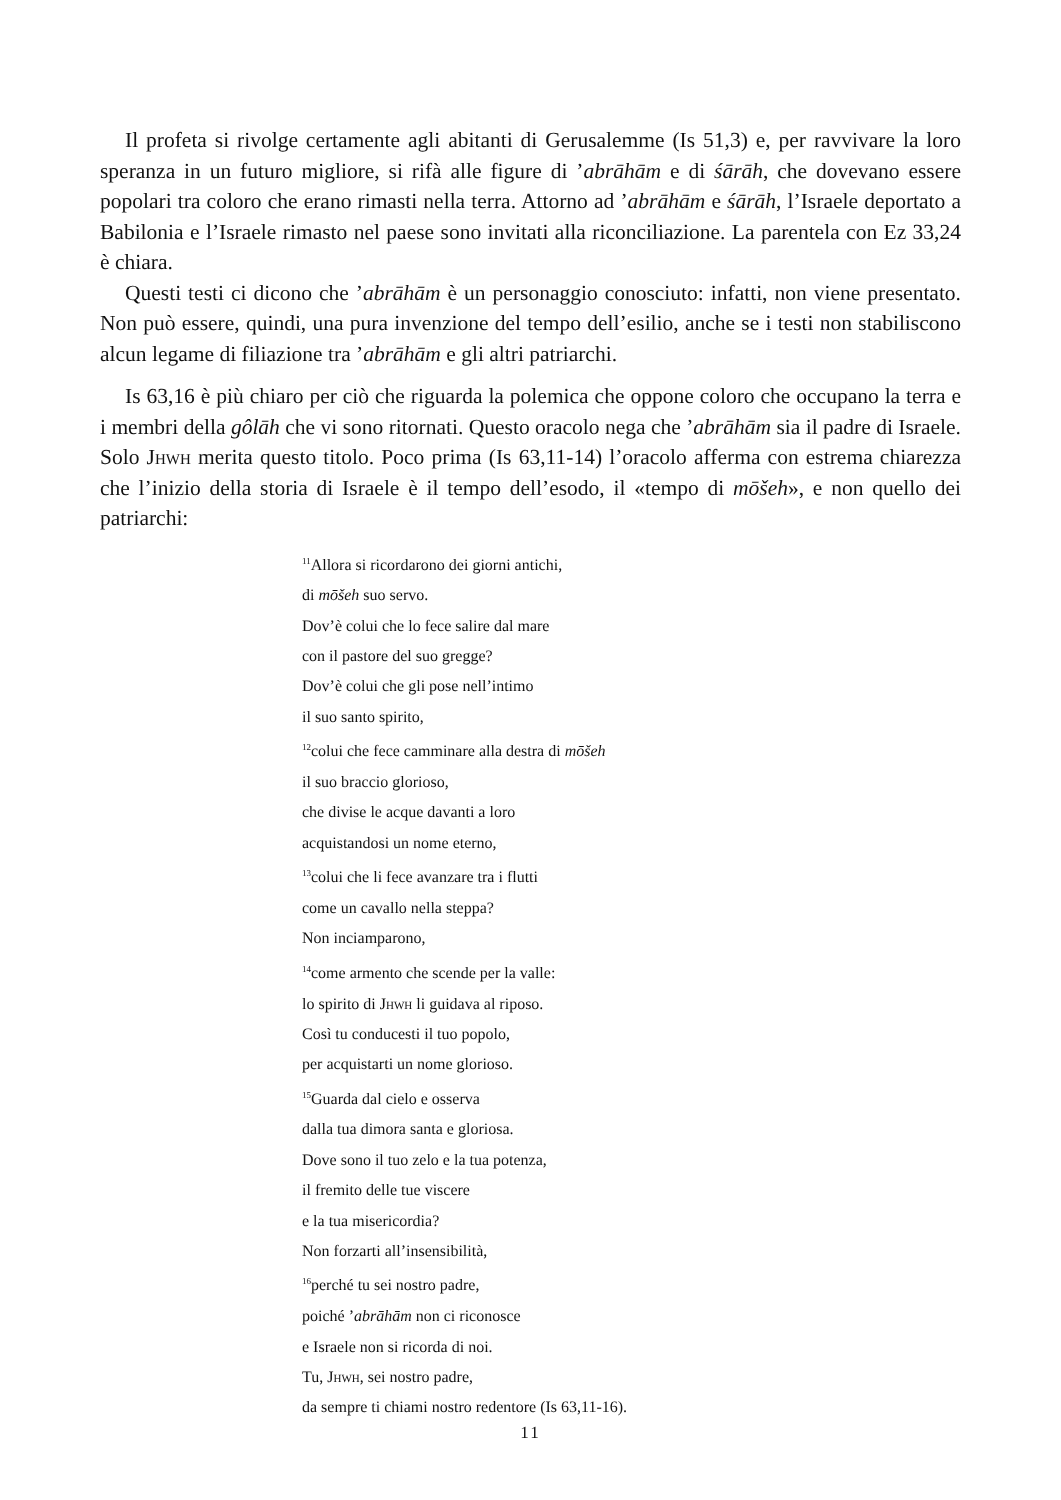Il profeta si rivolge certamente agli abitanti di Gerusalemme (Is 51,3) e, per ravvivare la loro speranza in un futuro migliore, si rifà alle figure di ’abrāhām e di śārāh, che dovevano essere popolari tra coloro che erano rimasti nella terra. Attorno ad ’abrāhām e śārāh, l’Israele deportato a Babilonia e l’Israele rimasto nel paese sono invitati alla riconciliazione. La parentela con Ez 33,24 è chiara.
Questi testi ci dicono che ’abrāhām è un personaggio conosciuto: infatti, non viene presentato. Non può essere, quindi, una pura invenzione del tempo dell’esilio, anche se i testi non stabiliscono alcun legame di filiazione tra ’abrāhām e gli altri patriarchi.
Is 63,16 è più chiaro per ciò che riguarda la polemica che oppone coloro che occupano la terra e i membri della gôlāh che vi sono ritornati. Questo oracolo nega che ’abrāhām sia il padre di Israele. Solo Jhwh merita questo titolo. Poco prima (Is 63,11-14) l’oracolo afferma con estrema chiarezza che l’inizio della storia di Israele è il tempo dell’esodo, il «tempo di mōšeh», e non quello dei patriarchi:
<sup>11</sup> Allora si ricordarono dei giorni antichi,
di mōšeh suo servo.
Dov’è colui che lo fece salire dal mare
con il pastore del suo gregge?
Dov’è colui che gli pose nell’intimo
il suo santo spirito,
<sup>12</sup> colui che fece camminare alla destra di mōšeh
il suo braccio glorioso,
che divise le acque davanti a loro
acquistandosi un nome eterno,
<sup>13</sup> colui che li fece avanzare tra i flutti
come un cavallo nella steppa?
Non inciamparono,
<sup>14</sup> come armento che scende per la valle:
lo spirito di Jhwh li guidava al riposo.
Così tu conducesti il tuo popolo,
per acquistarti un nome glorioso.
<sup>15</sup> Guarda dal cielo e osserva
dalla tua dimora santa e gloriosa.
Dove sono il tuo zelo e la tua potenza,
il fremito delle tue viscere
e la tua misericordia?
Non forzarti all’insensibilità,
<sup>16</sup> perché tu sei nostro padre,
poiché ’abrāhām non ci riconosce
e Israele non si ricorda di noi.
Tu, Jhwh, sei nostro padre,
da sempre ti chiami nostro redentore (Is 63,11-16).
11